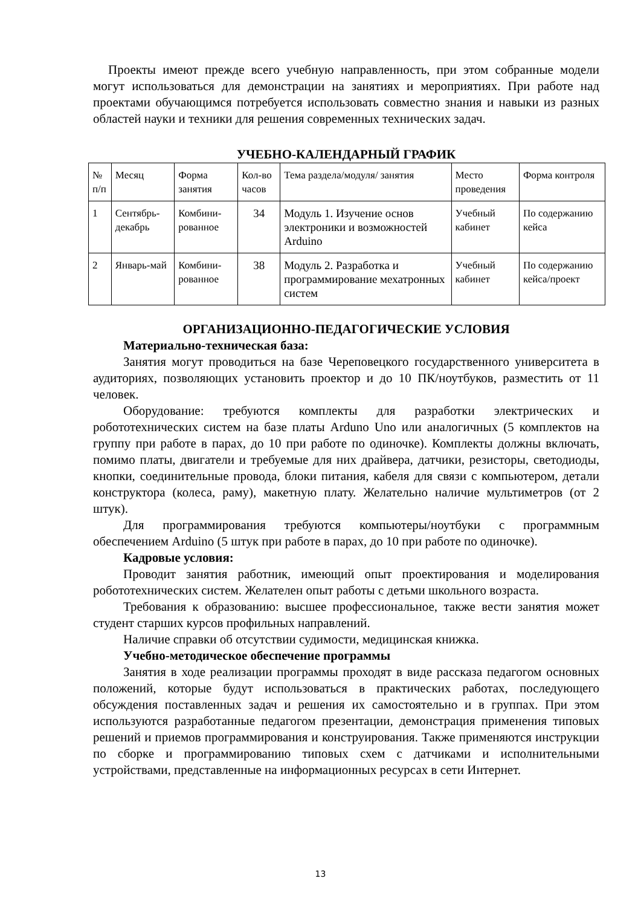Проекты имеют прежде всего учебную направленность, при этом собранные модели могут использоваться для демонстрации на занятиях и мероприятиях. При работе над проектами обучающимся потребуется использовать совместно знания и навыки из разных областей науки и техники для решения современных технических задач.
УЧЕБНО-КАЛЕНДАРНЫЙ ГРАФИК
| № п/п | Месяц | Форма занятия | Кол-во часов | Тема раздела/модуля/ занятия | Место проведения | Форма контроля |
| 1 | Сентябрь-декабрь | Комбини-рованное | 34 | Модуль 1. Изучение основ электроники и возможностей Arduino | Учебный кабинет | По содержанию кейса |
| 2 | Январь-май | Комбини-рованное | 38 | Модуль 2. Разработка и программирование мехатронных систем | Учебный кабинет | По содержанию кейса/проект |
ОРГАНИЗАЦИОННО-ПЕДАГОГИЧЕСКИЕ УСЛОВИЯ
Материально-техническая база:
Занятия могут проводиться на базе Череповецкого государственного университета в аудиториях, позволяющих установить проектор и до 10 ПК/ноутбуков, разместить от 11 человек.
Оборудование: требуются комплекты для разработки электрических и робототехнических систем на базе платы Arduno Uno или аналогичных (5 комплектов на группу при работе в парах, до 10 при работе по одиночке). Комплекты должны включать, помимо платы, двигатели и требуемые для них драйвера, датчики, резисторы, светодиоды, кнопки, соединительные провода, блоки питания, кабеля для связи с компьютером, детали конструктора (колеса, раму), макетную плату. Желательно наличие мультиметров (от 2 штук).
Для программирования требуются компьютеры/ноутбуки с программным обеспечением Arduino (5 штук при работе в парах, до 10 при работе по одиночке).
Кадровые условия:
Проводит занятия работник, имеющий опыт проектирования и моделирования робототехнических систем. Желателен опыт работы с детьми школьного возраста.
Требования к образованию: высшее профессиональное, также вести занятия может студент старших курсов профильных направлений.
Наличие справки об отсутствии судимости, медицинская книжка.
Учебно-методическое обеспечение программы
Занятия в ходе реализации программы проходят в виде рассказа педагогом основных положений, которые будут использоваться в практических работах, последующего обсуждения поставленных задач и решения их самостоятельно и в группах. При этом используются разработанные педагогом презентации, демонстрация применения типовых решений и приемов программирования и конструирования. Также применяются инструкции по сборке и программированию типовых схем с датчиками и исполнительными устройствами, представленные на информационных ресурсах в сети Интернет.
13